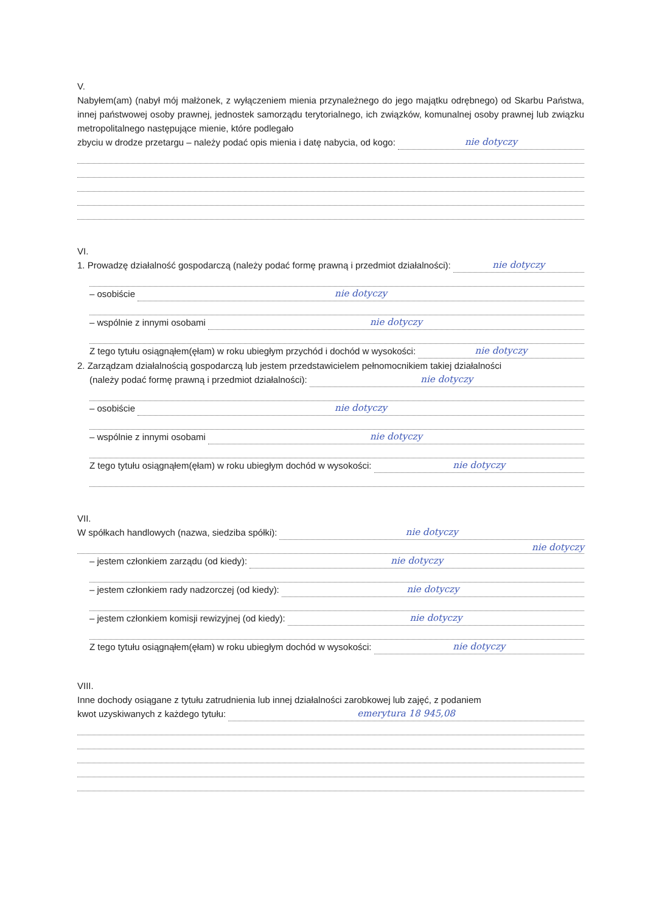V.
Nabyłem(am) (nabył mój małżonek, z wyłączeniem mienia przynależnego do jego majątku odrębnego) od Skarbu Państwa, innej państwowej osoby prawnej, jednostek samorządu terytorialnego, ich związków, komunalnej osoby prawnej lub związku metropolitalnego następujące mienie, które podlegało
zbyciu w drodze przetargu – należy podać opis mienia i datę nabycia, od kogo: nie dotyczy
VI.
1. Prowadzę działalność gospodarczą (należy podać formę prawną i przedmiot działalności): nie dotyczy
– osobiście nie dotyczy
– wspólnie z innymi osobami nie dotyczy
Z tego tytułu osiągnąłem(ęłam) w roku ubiegłym przychód i dochód w wysokości: nie dotyczy
2. Zarządzam działalnością gospodarczą lub jestem przedstawicielem pełnomocnikiem takiej działalności
(należy podać formę prawną i przedmiot działalności): nie dotyczy
– osobiście nie dotyczy
– wspólnie z innymi osobami nie dotyczy
Z tego tytułu osiągnąłem(ęłam) w roku ubiegłym dochód w wysokości: nie dotyczy
VII.
W spółkach handlowych (nazwa, siedziba spółki): nie dotyczy
nie dotyczy
– jestem członkiem zarządu (od kiedy): nie dotyczy
– jestem członkiem rady nadzorczej (od kiedy): nie dotyczy
– jestem członkiem komisji rewizyjnej (od kiedy): nie dotyczy
Z tego tytułu osiągnąłem(ęłam) w roku ubiegłym dochód w wysokości: nie dotyczy
VIII.
Inne dochody osiągane z tytułu zatrudnienia lub innej działalności zarobkowej lub zajęć, z podaniem
kwot uzyskiwanych z każdego tytułu: emerytura 18 945,08